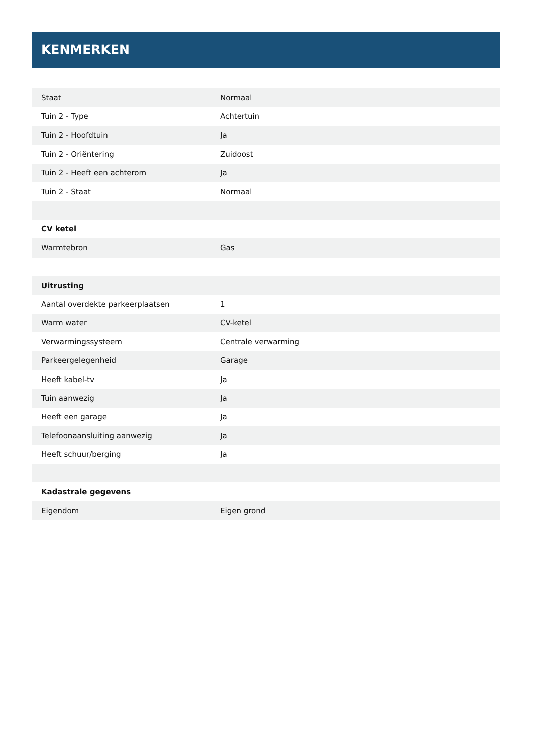KENMERKEN
| Staat | Normaal |
| Tuin 2 - Type | Achtertuin |
| Tuin 2 - Hoofdtuin | Ja |
| Tuin 2 - Oriëntering | Zuidoost |
| Tuin 2 - Heeft een achterom | Ja |
| Tuin 2 - Staat | Normaal |
| CV ketel | |
| Warmtebron | Gas |
| Uitrusting | |
| Aantal overdekte parkeerplaatsen | 1 |
| Warm water | CV-ketel |
| Verwarmingssysteem | Centrale verwarming |
| Parkeergelegenheid | Garage |
| Heeft kabel-tv | Ja |
| Tuin aanwezig | Ja |
| Heeft een garage | Ja |
| Telefoonaansluiting aanwezig | Ja |
| Heeft schuur/berging | Ja |
| Kadastrale gegevens | |
| Eigendom | Eigen grond |